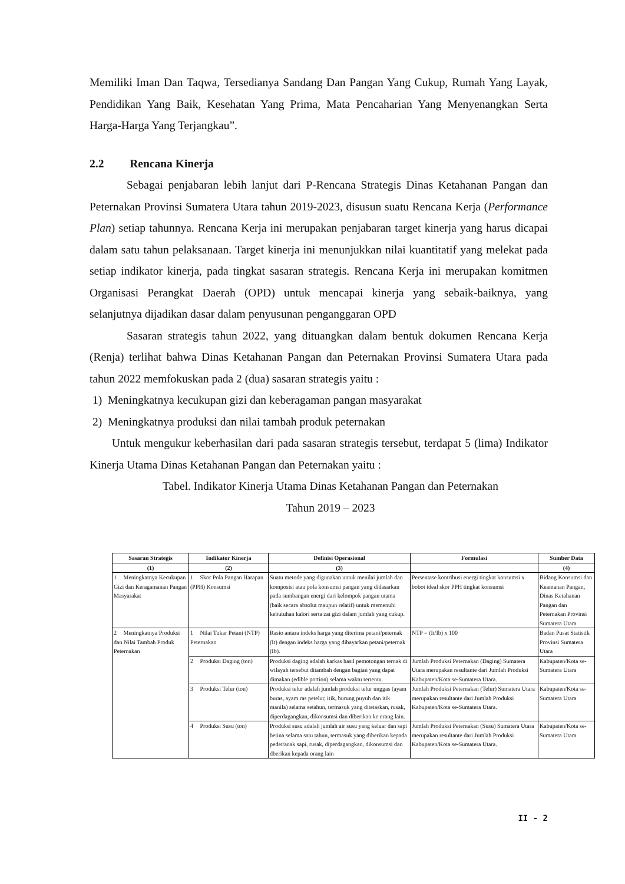Memiliki Iman Dan Taqwa, Tersedianya Sandang Dan Pangan Yang Cukup, Rumah Yang Layak, Pendidikan Yang Baik, Kesehatan Yang Prima, Mata Pencaharian Yang Menyenangkan Serta Harga-Harga Yang Terjangkau”.
2.2 Rencana Kinerja
Sebagai penjabaran lebih lanjut dari P-Rencana Strategis Dinas Ketahanan Pangan dan Peternakan Provinsi Sumatera Utara tahun 2019-2023, disusun suatu Rencana Kerja (Performance Plan) setiap tahunnya. Rencana Kerja ini merupakan penjabaran target kinerja yang harus dicapai dalam satu tahun pelaksanaan. Target kinerja ini menunjukkan nilai kuantitatif yang melekat pada setiap indikator kinerja, pada tingkat sasaran strategis. Rencana Kerja ini merupakan komitmen Organisasi Perangkat Daerah (OPD) untuk mencapai kinerja yang sebaik-baiknya, yang selanjutnya dijadikan dasar dalam penyusunan penganggaran OPD
Sasaran strategis tahun 2022, yang dituangkan dalam bentuk dokumen Rencana Kerja (Renja) terlihat bahwa Dinas Ketahanan Pangan dan Peternakan Provinsi Sumatera Utara pada tahun 2022 memfokuskan pada 2 (dua) sasaran strategis yaitu :
1) Meningkatnya kecukupan gizi dan keberagaman pangan masyarakat
2) Meningkatnya produksi dan nilai tambah produk peternakan
Untuk mengukur keberhasilan dari pada sasaran strategis tersebut, terdapat 5 (lima) Indikator Kinerja Utama Dinas Ketahanan Pangan dan Peternakan yaitu :
Tabel. Indikator Kinerja Utama Dinas Ketahanan Pangan dan Peternakan
Tahun 2019 – 2023
| Sasaran Strategis | Indikator Kinerja | Definisi Operasional | Formulasi | Sumber Data |
| --- | --- | --- | --- | --- |
| (1) | (2) | (3) | | (4) |
| 1 Meningkatnya Kecukupan Gizi dan Keragamanan Pangan Masyarakat | 1 Skor Pola Pangan Harapan (PPH) Konsumsi | Suatu metode yang digunakan untuk menilai jumlah dan komposisi atau pola konsumsi pangan yang didasarkan pada sumbangan energi dari kelompok pangan utama (baik secara absolut maupun relatif) untuk memenuhi kebutuhan kalori serta zat gizi dalam jumlah yang cukup. | Persentase kontribusi energi tingkat konsumsi x bobot ideal skor PPH tingkat konsumsi | Bidang Konsumsi dan Keamanan Pangan, Dinas Ketahanan Pangan dan Peternakan Provinsi Sumatera Utara |
| 2 Meningkatnya Produksi dan Nilai Tambah Produk Peternakan | 1 Nilai Tukar Petani (NTP) Peternakan | Rasio antara indeks harga yang diterima petani/peternak (It) dengan indeks harga yang dibayarkan petani/peternak (Ib). | NTP = (It/Ib) x 100 | Badan Pusat Statistik Provinsi Sumatera Utara |
| | 2 Produksi Daging (ton) | Produksi daging adalah karkas hasil pemotongan ternak di wilayah tersebut ditambah dengan bagian yang dapat dimakan (edible portion) selama waktu tertentu. | Jumlah Produksi Peternakan (Daging) Sumatera Utara merupakan resultante dari Jumlah Produksi Kabupaten/Kota se-Sumatera Utara. | Kabupaten/Kota se-Sumatera Utara |
| | 3 Produksi Telur (ton) | Produksi telur adalah jumlah produksi telur unggas (ayam buras, ayam ras petelur, itik, burung puyuh dan itik manila) selama setahun, termasuk yang ditetaskan, rusak, diperdagangkan, dikonsumsi dan diberikan ke orang lain. | Jumlah Produksi Peternakan (Telur) Sumatera Utara merupakan resultante dari Jumlah Produksi Kabupaten/Kota se-Sumatera Utara. | Kabupaten/Kota se-Sumatera Utara |
| | 4 Produksi Susu (ton) | Produksi susu adalah jumlah air susu yang keluar dan sapi betina selama satu tahun, termasuk yang diberikan kepada pedet/anak sapi, rusak, diperdagangkan, dikonsumsi dan dberikan kepada orang lain | Jumlah Produksi Peternakan (Susu) Sumatera Utara merupakan resultante dari Jumlah Produksi Kabupaten/Kota se-Sumatera Utara. | Kabupaten/Kota se-Sumatera Utara |
II - 2